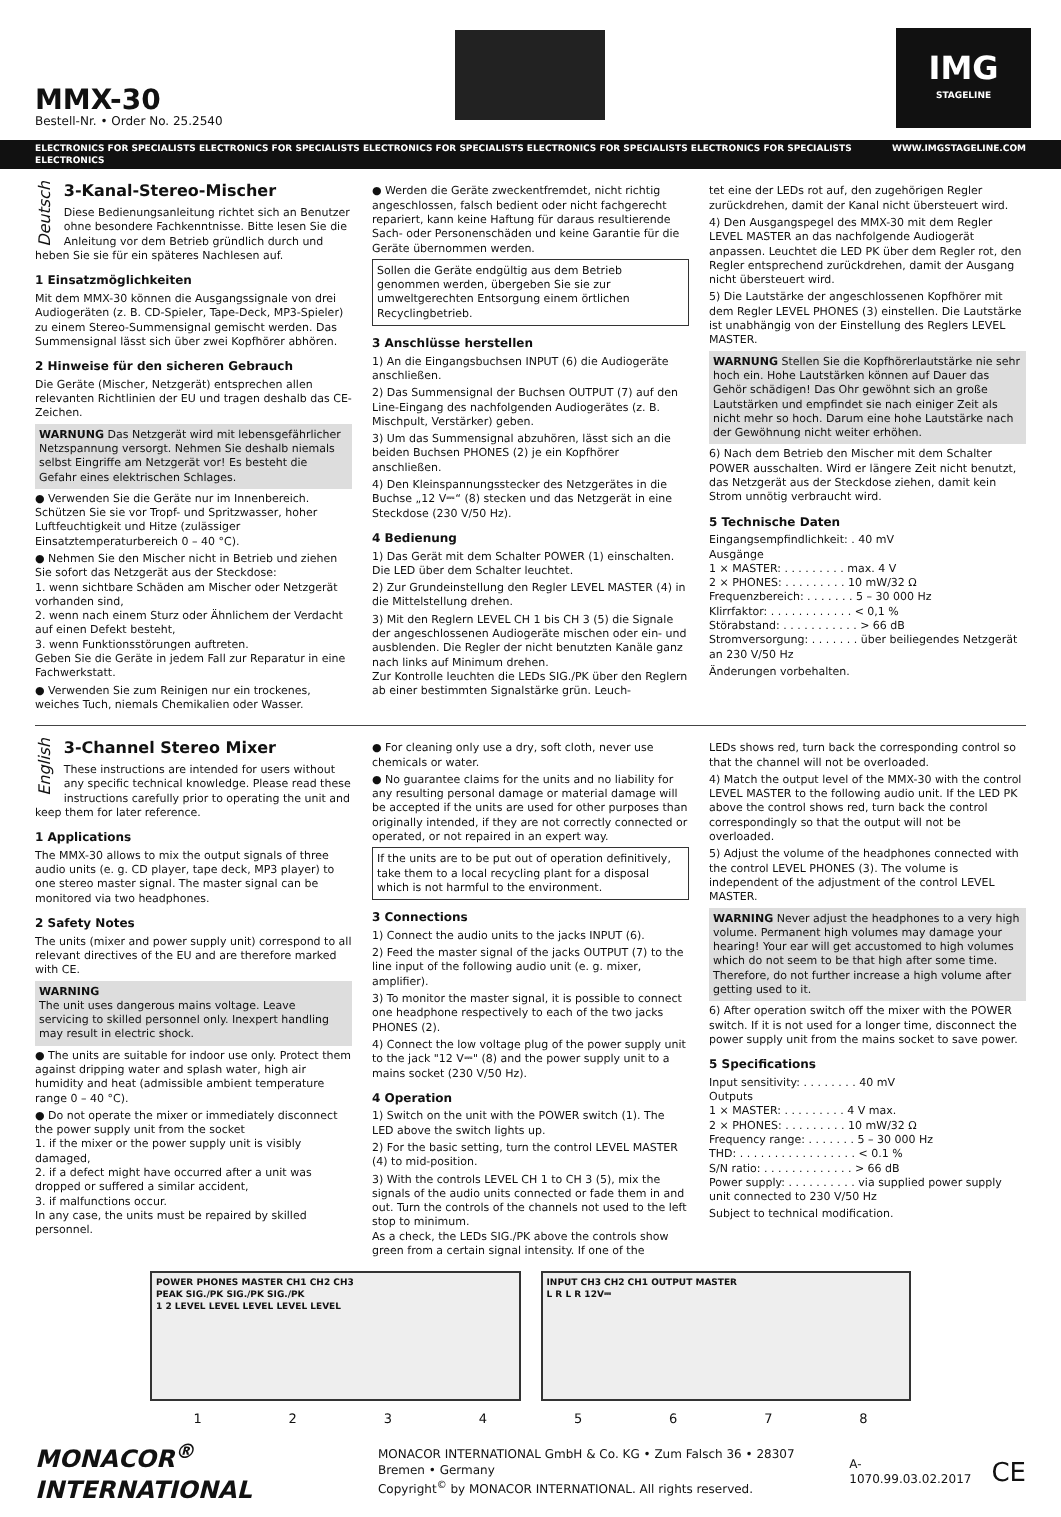MMX-30
Bestell-Nr. • Order No. 25.2540
IMG
STAGELINE
ELECTRONICS FOR SPECIALISTS ELECTRONICS FOR SPECIALISTS ELECTRONICS FOR SPECIALISTS ELECTRONICS FOR SPECIALISTS ELECTRONICS FOR SPECIALISTS ELECTRONICS WWW.IMGSTAGELINE.COM
Deutsch
3-Kanal-Stereo-Mischer
Diese Bedienungsanleitung richtet sich an Benutzer ohne besondere Fachkenntnisse. Bitte lesen Sie die Anleitung vor dem Betrieb gründlich durch und heben Sie sie für ein späteres Nachlesen auf.
1 Einsatzmöglichkeiten
Mit dem MMX-30 können die Ausgangssignale von drei Audiogeräten (z. B. CD-Spieler, Tape-Deck, MP3-Spieler) zu einem Stereo-Summensignal gemischt werden. Das Summensignal lässt sich über zwei Kopfhörer abhören.
2 Hinweise für den sicheren Gebrauch
Die Geräte (Mischer, Netzgerät) entsprechen allen relevanten Richtlinien der EU und tragen deshalb das CE-Zeichen.
WARNUNG Das Netzgerät wird mit lebensgefährlicher Netzspannung versorgt. Nehmen Sie deshalb niemals selbst Eingriffe am Netzgerät vor! Es besteht die Gefahr eines elektrischen Schlages.
● Verwenden Sie die Geräte nur im Innenbereich. Schützen Sie sie vor Tropf- und Spritzwasser, hoher Luftfeuchtigkeit und Hitze (zulässiger Einsatztemperaturbereich 0 – 40 °C).
● Nehmen Sie den Mischer nicht in Betrieb und ziehen Sie sofort das Netzgerät aus der Steckdose:
1. wenn sichtbare Schäden am Mischer oder Netzgerät vorhanden sind,
2. wenn nach einem Sturz oder Ähnlichem der Verdacht auf einen Defekt besteht,
3. wenn Funktionsstörungen auftreten.
Geben Sie die Geräte in jedem Fall zur Reparatur in eine Fachwerkstatt.
● Verwenden Sie zum Reinigen nur ein trockenes, weiches Tuch, niemals Chemikalien oder Wasser.
● Werden die Geräte zweckentfremdet, nicht richtig angeschlossen, falsch bedient oder nicht fachgerecht repariert, kann keine Haftung für daraus resultierende Sach- oder Personenschäden und keine Garantie für die Geräte übernommen werden.
Sollen die Geräte endgültig aus dem Betrieb genommen werden, übergeben Sie sie zur umweltgerechten Entsorgung einem örtlichen Recyclingbetrieb.
3 Anschlüsse herstellen
1) An die Eingangsbuchsen INPUT (6) die Audiogeräte anschließen.
2) Das Summensignal der Buchsen OUTPUT (7) auf den Line-Eingang des nachfolgenden Audiogerätes (z. B. Mischpult, Verstärker) geben.
3) Um das Summensignal abzuhören, lässt sich an die beiden Buchsen PHONES (2) je ein Kopfhörer anschließen.
4) Den Kleinspannungsstecker des Netzgerätes in die Buchse „12 V⎓“ (8) stecken und das Netzgerät in eine Steckdose (230 V/50 Hz).
4 Bedienung
1) Das Gerät mit dem Schalter POWER (1) einschalten. Die LED über dem Schalter leuchtet.
2) Zur Grundeinstellung den Regler LEVEL MASTER (4) in die Mittelstellung drehen.
3) Mit den Reglern LEVEL CH 1 bis CH 3 (5) die Signale der angeschlossenen Audiogeräte mischen oder ein- und ausblenden. Die Regler der nicht benutzten Kanäle ganz nach links auf Minimum drehen.
Zur Kontrolle leuchten die LEDs SIG./PK über den Reglern ab einer bestimmten Signalstärke grün. Leuch-
tet eine der LEDs rot auf, den zugehörigen Regler zurückdrehen, damit der Kanal nicht übersteuert wird.
4) Den Ausgangspegel des MMX-30 mit dem Regler LEVEL MASTER an das nachfolgende Audiogerät anpassen. Leuchtet die LED PK über dem Regler rot, den Regler entsprechend zurückdrehen, damit der Ausgang nicht übersteuert wird.
5) Die Lautstärke der angeschlossenen Kopfhörer mit dem Regler LEVEL PHONES (3) einstellen. Die Lautstärke ist unabhängig von der Einstellung des Reglers LEVEL MASTER.
WARNUNG Stellen Sie die Kopfhörerlautstärke nie sehr hoch ein. Hohe Lautstärken können auf Dauer das Gehör schädigen! Das Ohr gewöhnt sich an große Lautstärken und empfindet sie nach einiger Zeit als nicht mehr so hoch. Darum eine hohe Lautstärke nach der Gewöhnung nicht weiter erhöhen.
6) Nach dem Betrieb den Mischer mit dem Schalter POWER ausschalten. Wird er längere Zeit nicht benutzt, das Netzgerät aus der Steckdose ziehen, damit kein Strom unnötig verbraucht wird.
5 Technische Daten
Eingangsempfindlichkeit: . 40 mV
Ausgänge
1 × MASTER: . . . . . . . . . max. 4 V
2 × PHONES: . . . . . . . . . 10 mW/32 Ω
Frequenzbereich: . . . . . . . 5 – 30 000 Hz
Klirrfaktor: . . . . . . . . . . . . < 0,1 %
Störabstand: . . . . . . . . . . . > 66 dB
Stromversorgung: . . . . . . . über beiliegendes Netzgerät an 230 V/50 Hz
Änderungen vorbehalten.
English
3-Channel Stereo Mixer
These instructions are intended for users without any specific technical knowledge. Please read these instructions carefully prior to operating the unit and keep them for later reference.
1 Applications
The MMX-30 allows to mix the output signals of three audio units (e. g. CD player, tape deck, MP3 player) to one stereo master signal. The master signal can be monitored via two headphones.
2 Safety Notes
The units (mixer and power supply unit) correspond to all relevant directives of the EU and are therefore marked with CE.
WARNING
The unit uses dangerous mains voltage. Leave servicing to skilled personnel only. Inexpert handling may result in electric shock.
● The units are suitable for indoor use only. Protect them against dripping water and splash water, high air humidity and heat (admissible ambient temperature range 0 – 40 °C).
● Do not operate the mixer or immediately disconnect the power supply unit from the socket
1. if the mixer or the power supply unit is visibly damaged,
2. if a defect might have occurred after a unit was dropped or suffered a similar accident,
3. if malfunctions occur.
In any case, the units must be repaired by skilled personnel.
● For cleaning only use a dry, soft cloth, never use chemicals or water.
● No guarantee claims for the units and no liability for any resulting personal damage or material damage will be accepted if the units are used for other purposes than originally intended, if they are not correctly connected or operated, or not repaired in an expert way.
If the units are to be put out of operation definitively, take them to a local recycling plant for a disposal which is not harmful to the environment.
3 Connections
1) Connect the audio units to the jacks INPUT (6).
2) Feed the master signal of the jacks OUTPUT (7) to the line input of the following audio unit (e. g. mixer, amplifier).
3) To monitor the master signal, it is possible to connect one headphone respectively to each of the two jacks PHONES (2).
4) Connect the low voltage plug of the power supply unit to the jack "12 V⎓" (8) and the power supply unit to a mains socket (230 V/50 Hz).
4 Operation
1) Switch on the unit with the POWER switch (1). The LED above the switch lights up.
2) For the basic setting, turn the control LEVEL MASTER (4) to mid-position.
3) With the controls LEVEL CH 1 to CH 3 (5), mix the signals of the audio units connected or fade them in and out. Turn the controls of the channels not used to the left stop to minimum.
As a check, the LEDs SIG./PK above the controls show green from a certain signal intensity. If one of the
LEDs shows red, turn back the corresponding control so that the channel will not be overloaded.
4) Match the output level of the MMX-30 with the control LEVEL MASTER to the following audio unit. If the LED PK above the control shows red, turn back the control correspondingly so that the output will not be overloaded.
5) Adjust the volume of the headphones connected with the control LEVEL PHONES (3). The volume is independent of the adjustment of the control LEVEL MASTER.
WARNING Never adjust the headphones to a very high volume. Permanent high volumes may damage your hearing! Your ear will get accustomed to high volumes which do not seem to be that high after some time. Therefore, do not further increase a high volume after getting used to it.
6) After operation switch off the mixer with the POWER switch. If it is not used for a longer time, disconnect the power supply unit from the mains socket to save power.
5 Specifications
Input sensitivity: . . . . . . . . 40 mV
Outputs
1 × MASTER: . . . . . . . . . 4 V max.
2 × PHONES: . . . . . . . . . 10 mW/32 Ω
Frequency range: . . . . . . . 5 – 30 000 Hz
THD: . . . . . . . . . . . . . . . . . < 0.1 %
S/N ratio: . . . . . . . . . . . . . > 66 dB
Power supply: . . . . . . . . . . via supplied power supply unit connected to 230 V/50 Hz
Subject to technical modification.
POWER PHONES MASTER CH1 CH2 CH3
PEAK SIG./PK SIG./PK SIG./PK
1 2 LEVEL LEVEL LEVEL LEVEL LEVEL
INPUT CH3 CH2 CH1 OUTPUT MASTER
L R L R 12V⎓
1 2 3 4 5 6 7 8
MONACOR<sup>®</sup> INTERNATIONAL MONACOR INTERNATIONAL GmbH & Co. KG • Zum Falsch 36 • 28307 Bremen • Germany
Copyright<sup>©</sup> by MONACOR INTERNATIONAL. All rights reserved. A-1070.99.03.02.2017 CE